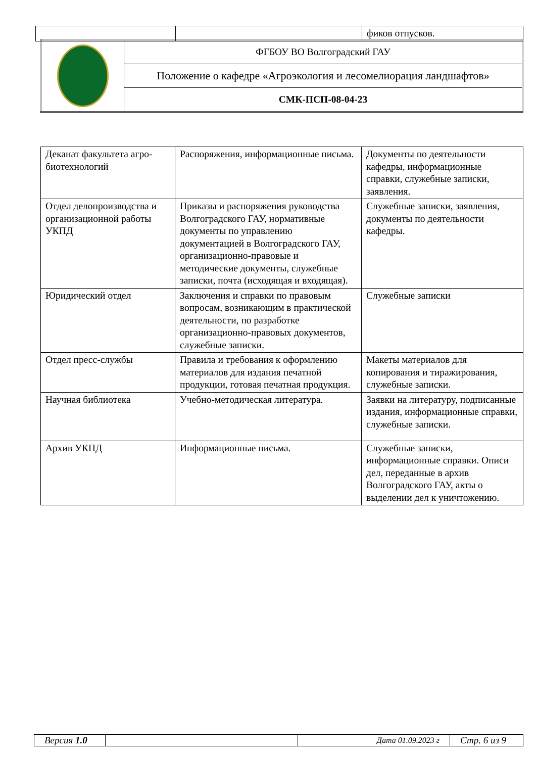| | | фиков отпусков. |
| | ФГБОУ ВО Волгоградский ГАУ |
| | Положение о кафедре «Агроэкология и лесомелиорация ландшафтов» |
| | СМК-ПСП-08-04-23 |
| Деканат факультета агро-биотехнологий | Распоряжения, информационные письма. | Документы по деятельности кафедры, информационные справки, служебные записки, заявления. |
| Отдел делопроизводства и организационной работы УКПД | Приказы и распоряжения руководства Волгоградского ГАУ, нормативные документы по управлению документацией в Волгоградского ГАУ, организационно-правовые и методические документы, служебные записки, почта (исходящая и входящая). | Служебные записки, заявления, документы по деятельности кафедры. |
| Юридический отдел | Заключения и справки по правовым вопросам, возникающим в практической деятельности, по разработке организационно-правовых документов, служебные записки. | Служебные записки |
| Отдел пресс-службы | Правила и требования к оформлению материалов для издания печатной продукции, готовая печатная продукция. | Макеты материалов для копирования и тиражирования, служебные записки. |
| Научная библиотека | Учебно-методическая литература. | Заявки на литературу, подписанные издания, информационные справки, служебные записки. |
| Архив УКПД | Информационные письма. | Служебные записки, информационные справки. Описи дел, переданные в архив Волгоградского ГАУ, акты о выделении дел к уничтожению. |
| Версия 1.0 | | Дата 01.09.2023 г | Стр. 6 из 9 |